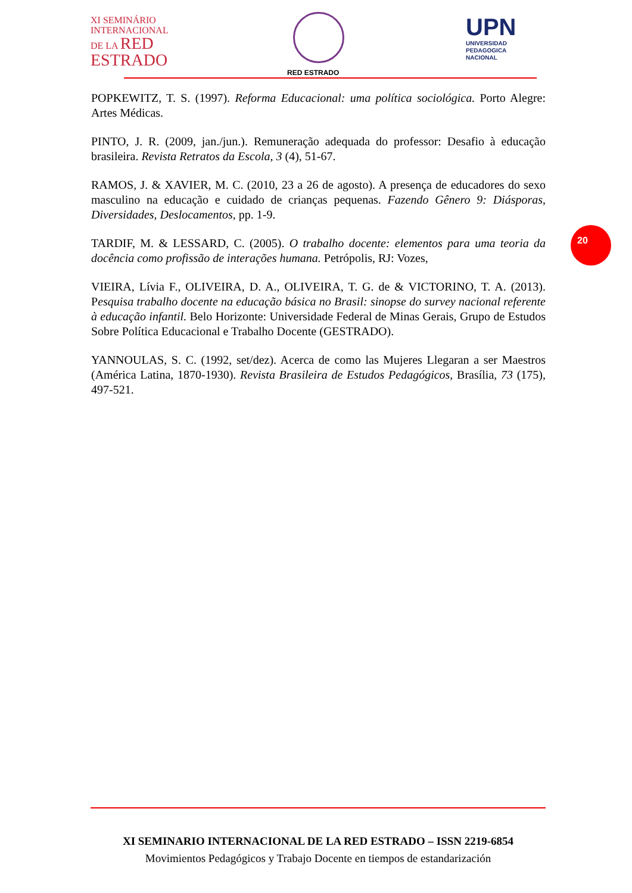XI SEMINÁRIO
INTERNACIONAL
DE LA RED
ESTRADO
RED ESTRADO
UPN
UNIVERSIDAD
PEDAGOGICA
NACIONAL
POPKEWITZ, T. S. (1997). Reforma Educacional: uma política sociológica. Porto Alegre: Artes Médicas.
PINTO, J. R. (2009, jan./jun.). Remuneração adequada do professor: Desafio à educação brasileira. Revista Retratos da Escola, 3 (4), 51-67.
RAMOS, J. & XAVIER, M. C. (2010, 23 a 26 de agosto). A presença de educadores do sexo masculino na educação e cuidado de crianças pequenas. Fazendo Gênero 9: Diásporas, Diversidades, Deslocamentos, pp. 1-9.
TARDIF, M. & LESSARD, C. (2005). O trabalho docente: elementos para uma teoria da docência como profissão de interações humana. Petrópolis, RJ: Vozes,
VIEIRA, Lívia F., OLIVEIRA, D. A., OLIVEIRA, T. G. de & VICTORINO, T. A. (2013). Pesquisa trabalho docente na educação básica no Brasil: sinopse do survey nacional referente à educação infantil. Belo Horizonte: Universidade Federal de Minas Gerais, Grupo de Estudos Sobre Política Educacional e Trabalho Docente (GESTRADO).
YANNOULAS, S. C. (1992, set/dez). Acerca de como las Mujeres Llegaran a ser Maestros (América Latina, 1870-1930). Revista Brasileira de Estudos Pedagógicos, Brasília, 73 (175), 497-521.
20
XI SEMINARIO INTERNACIONAL DE LA RED ESTRADO – ISSN 2219-6854
Movimientos Pedagógicos y Trabajo Docente en tiempos de estandarización